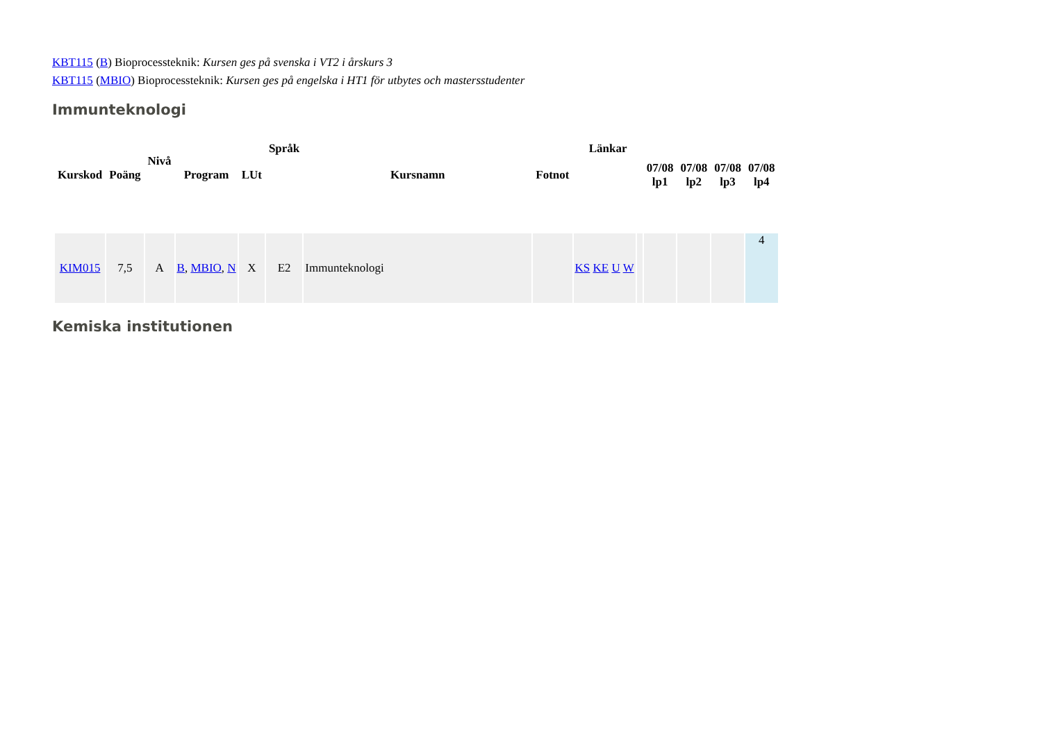KBT115 (B) Bioprocessteknik: Kursen ges på svenska i VT2 i årskurs 3
KBT115 (MBIO) Bioprocessteknik: Kursen ges på engelska i HT1 för utbytes och mastersstudenter
Immunteknologi
| Kurskod | Poäng | Nivå | Program | LUt | Språk | Kursnamn | Fotnot | Länkar | | 07/08 lp1 | 07/08 lp2 | 07/08 lp3 | 07/08 lp4 |
| --- | --- | --- | --- | --- | --- | --- | --- | --- | --- | --- | --- | --- | --- |
| KIM015 | 7,5 | A | B , MBIO , N | X | E2 | Immunteknologi | | KS KE U W | | | | | 4 |
Kemiska institutionen